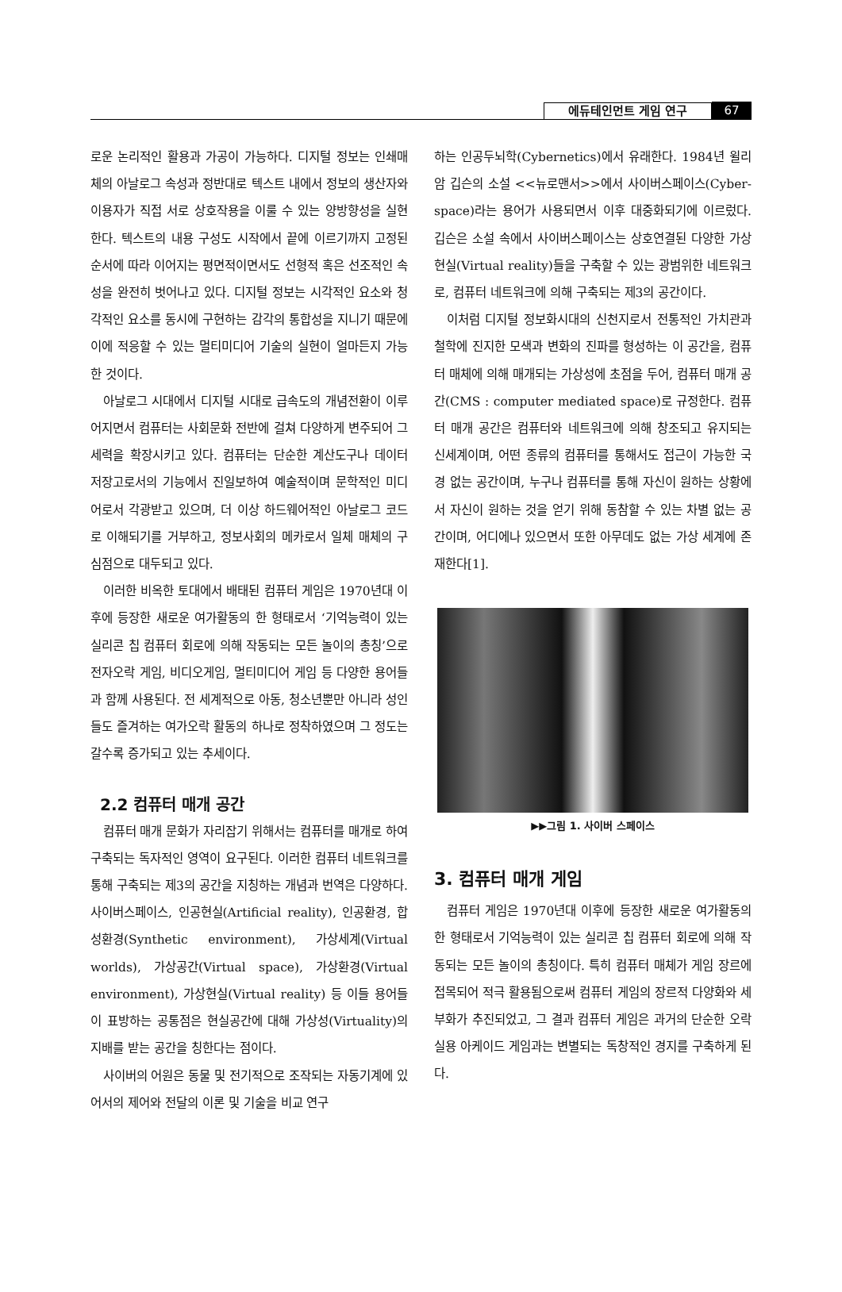에듀테인먼트 게임 연구 67
로운 논리적인 활용과 가공이 가능하다. 디지털 정보는 인쇄매체의 아날로그 속성과 정반대로 텍스트 내에서 정보의 생산자와 이용자가 직접 서로 상호작용을 이룰 수 있는 양방향성을 실현한다. 텍스트의 내용 구성도 시작에서 끝에 이르기까지 고정된 순서에 따라 이어지는 평면적이면서도 선형적 혹은 선조적인 속성을 완전히 벗어나고 있다. 디지털 정보는 시각적인 요소와 청각적인 요소를 동시에 구현하는 감각의 통합성을 지니기 때문에 이에 적응할 수 있는 멀티미디어 기술의 실현이 얼마든지 가능한 것이다.
아날로그 시대에서 디지털 시대로 급속도의 개념전환이 이루어지면서 컴퓨터는 사회문화 전반에 걸쳐 다양하게 변주되어 그 세력을 확장시키고 있다. 컴퓨터는 단순한 계산도구나 데이터 저장고로서의 기능에서 진일보하여 예술적이며 문학적인 미디어로서 각광받고 있으며, 더 이상 하드웨어적인 아날로그 코드로 이해되기를 거부하고, 정보사회의 메카로서 일체 매체의 구심점으로 대두되고 있다.
이러한 비옥한 토대에서 배태된 컴퓨터 게임은 1970년대 이후에 등장한 새로운 여가활동의 한 형태로서 ‘기억능력이 있는 실리콘 칩 컴퓨터 회로에 의해 작동되는 모든 놀이의 총칭’으로 전자오락 게임, 비디오게임, 멀티미디어 게임 등 다양한 용어들과 함께 사용된다. 전 세계적으로 아동, 청소년뿐만 아니라 성인들도 즐겨하는 여가오락 활동의 하나로 정착하였으며 그 정도는 갈수록 증가되고 있는 추세이다.
2.2 컴퓨터 매개 공간
컴퓨터 매개 문화가 자리잡기 위해서는 컴퓨터를 매개로 하여 구축되는 독자적인 영역이 요구된다. 이러한 컴퓨터 네트워크를 통해 구축되는 제3의 공간을 지칭하는 개념과 번역은 다양하다. 사이버스페이스, 인공현실(Artificial reality), 인공환경, 합성환경(Synthetic environment), 가상세계(Virtual worlds), 가상공간(Virtual space), 가상환경(Virtual environment), 가상현실(Virtual reality) 등 이들 용어들이 표방하는 공통점은 현실공간에 대해 가상성(Virtuality)의 지배를 받는 공간을 칭한다는 점이다.
사이버의 어원은 동물 및 전기적으로 조작되는 자동기계에 있어서의 제어와 전달의 이론 및 기술을 비교 연구
하는 인공두뇌학(Cybernetics)에서 유래한다. 1984년 윌리암 깁슨의 소설 <<뉴로맨서>>에서 사이버스페이스(Cyber-space)라는 용어가 사용되면서 이후 대중화되기에 이르렀다. 깁슨은 소설 속에서 사이버스페이스는 상호연결된 다양한 가상현실(Virtual reality)들을 구축할 수 있는 광범위한 네트워크로, 컴퓨터 네트워크에 의해 구축되는 제3의 공간이다.
이처럼 디지털 정보화시대의 신천지로서 전통적인 가치관과 철학에 진지한 모색과 변화의 진파를 형성하는 이 공간을, 컴퓨터 매체에 의해 매개되는 가상성에 초점을 두어, 컴퓨터 매개 공간(CMS : computer mediated space)로 규정한다. 컴퓨터 매개 공간은 컴퓨터와 네트워크에 의해 창조되고 유지되는 신세계이며, 어떤 종류의 컴퓨터를 통해서도 접근이 가능한 국경 없는 공간이며, 누구나 컴퓨터를 통해 자신이 원하는 상황에서 자신이 원하는 것을 얻기 위해 동참할 수 있는 차별 없는 공간이며, 어디에나 있으면서 또한 아무데도 없는 가상 세계에 존재한다[1].
▶▶그림 1. 사이버 스페이스
3. 컴퓨터 매개 게임
컴퓨터 게임은 1970년대 이후에 등장한 새로운 여가활동의 한 형태로서 기억능력이 있는 실리콘 칩 컴퓨터 회로에 의해 작동되는 모든 놀이의 총칭이다. 특히 컴퓨터 매체가 게임 장르에 접목되어 적극 활용됨으로써 컴퓨터 게임의 장르적 다양화와 세부화가 추진되었고, 그 결과 컴퓨터 게임은 과거의 단순한 오락실용 아케이드 게임과는 변별되는 독창적인 경지를 구축하게 된다.